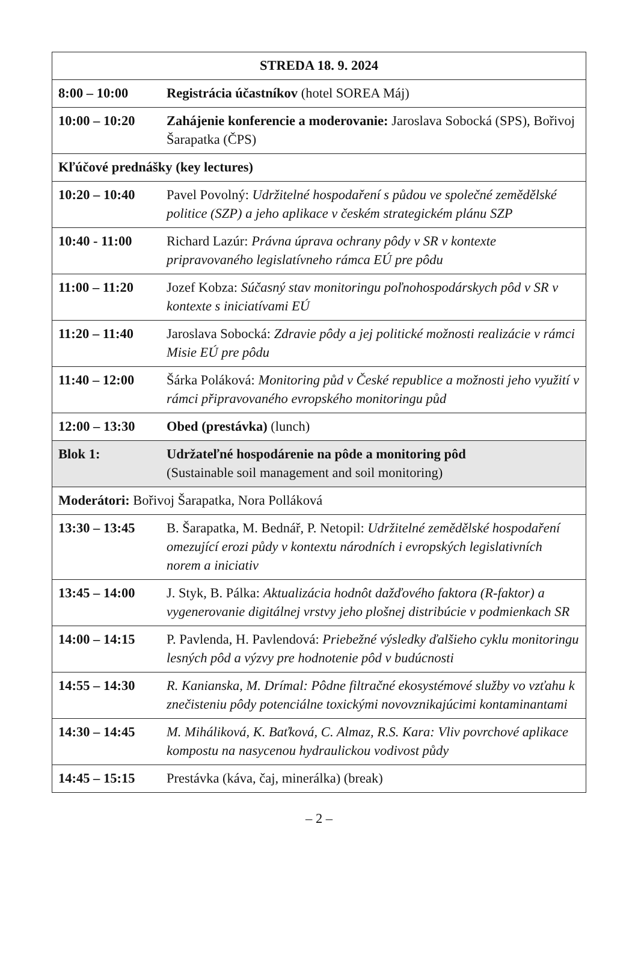| STREDA 18. 9. 2024 | |
| --- | --- |
| 8:00 – 10:00 | Registrácia účastníkov (hotel SOREA Máj) |
| 10:00 – 10:20 | Zahájenie konferencie a moderovanie: Jaroslava Sobocká (SPS), Bořivoj Šarapatka (ČPS) |
| Kľúčové prednášky (key lectures) | |
| 10:20 – 10:40 | Pavel Povolný: Udržitelné hospodaření s půdou ve společné zemědělské politice (SZP) a jeho aplikace v českém strategickém plánu SZP |
| 10:40 - 11:00 | Richard Lazúr: Právna úprava ochrany pôdy v SR v kontexte pripravovaného legislatívneho rámca EÚ pre pôdu |
| 11:00 – 11:20 | Jozef Kobza: Súčasný stav monitoringu poľnohospodárskych pôd v SR v kontexte s iniciatívami EÚ |
| 11:20 – 11:40 | Jaroslava Sobocká: Zdravie pôdy a jej politické možnosti realizácie v rámci Misie EÚ pre pôdu |
| 11:40 – 12:00 | Šárka Poláková: Monitoring půd v České republice a možnosti jeho využití v rámci připravovaného evropského monitoringu půd |
| 12:00 – 13:30 | Obed (prestávka) (lunch) |
| Blok 1: | Udržateľné hospodárenie na pôde a monitoring pôd (Sustainable soil management and soil monitoring) |
| Moderátori: Bořivoj Šarapatka, Nora Polláková | |
| 13:30 – 13:45 | B. Šarapatka, M. Bednář, P. Netopil: Udržitelné zemědělské hospodaření omezující erozi půdy v kontextu národních i evropských legislativních norem a iniciativ |
| 13:45 – 14:00 | J. Styk, B. Pálka: Aktualizácia hodnôt dažďového faktora (R-faktor) a vygenerovanie digitálnej vrstvy jeho plošnej distribúcie v podmienkach SR |
| 14:00 – 14:15 | P. Pavlenda, H. Pavlendová: Priebežné výsledky ďalšieho cyklu monitoringu lesných pôd a výzvy pre hodnotenie pôd v budúcnosti |
| 14:55 – 14:30 | R. Kanianska, M. Drímal: Pôdne filtračné ekosystémové služby vo vzťahu k znečisteniu pôdy potenciálne toxickými novovznikajúcimi kontaminantami |
| 14:30 – 14:45 | M. Miháliková, K. Baťková, C. Almaz, R.S. Kara: Vliv povrchové aplikace kompostu na nasycenou hydraulickou vodivost půdy |
| 14:45 – 15:15 | Prestávka (káva, čaj, minerálka) (break) |
– 2 –